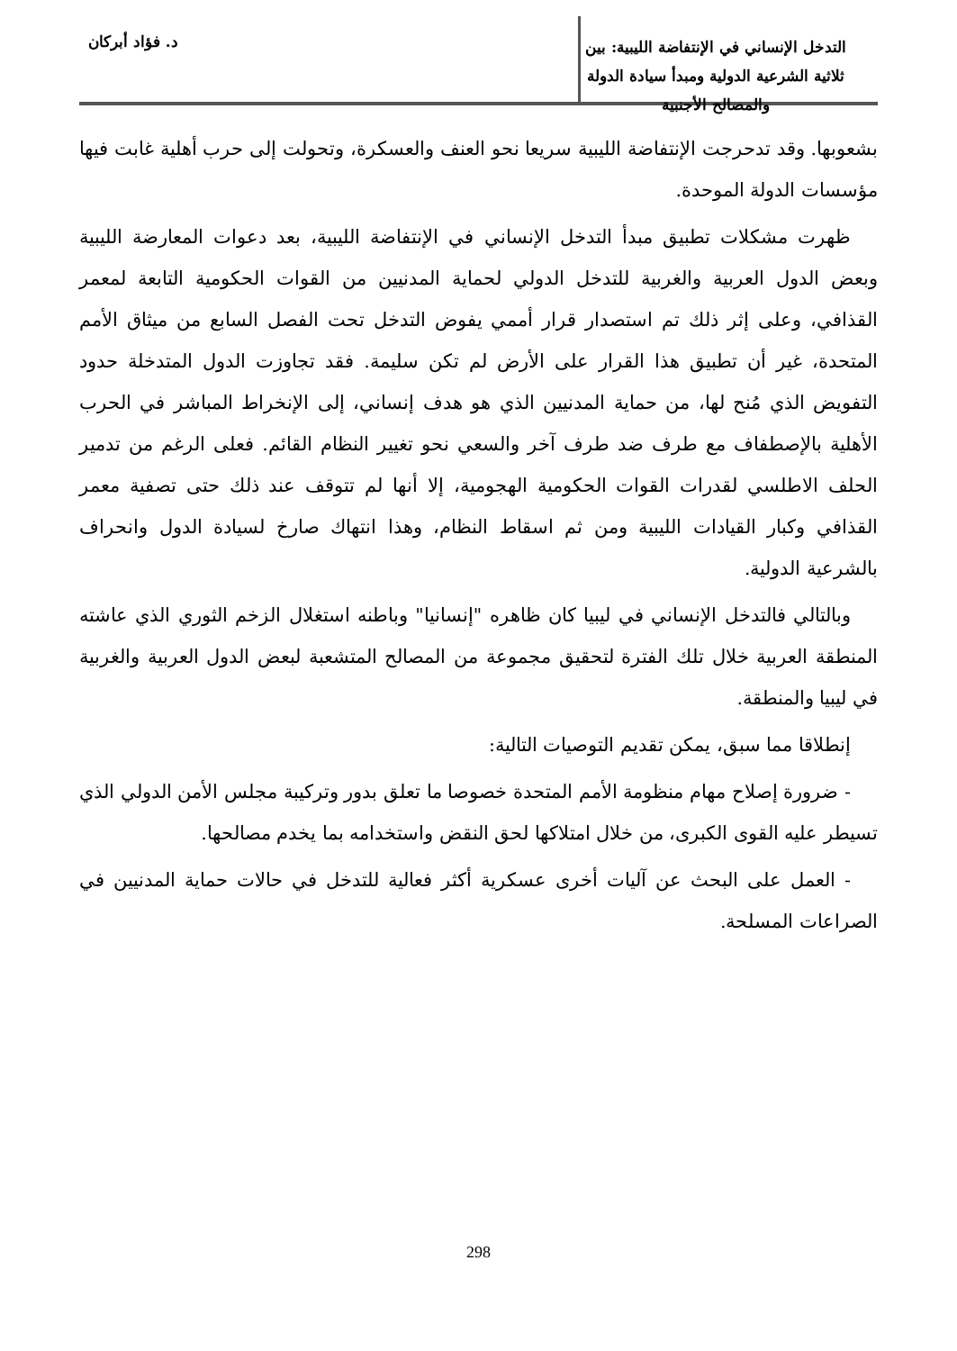التدخل الإنساني في الإنتفاضة الليبية: بين ثلاثية الشرعية الدولية ومبدأ سيادة الدولة والمصالح الأجنبية
د. فؤاد أبركان
بشعوبها. وقد تدحرجت الإنتفاضة الليبية سريعا نحو العنف والعسكرة، وتحولت إلى حرب أهلية غابت فيها مؤسسات الدولة الموحدة.
ظهرت مشكلات تطبيق مبدأ التدخل الإنساني في الإنتفاضة الليبية، بعد دعوات المعارضة الليبية وبعض الدول العربية والغربية للتدخل الدولي لحماية المدنيين من القوات الحكومية التابعة لمعمر القذافي، وعلى إثر ذلك تم استصدار قرار أممي يفوض التدخل تحت الفصل السابع من ميثاق الأمم المتحدة، غير أن تطبيق هذا القرار على الأرض لم تكن سليمة. فقد تجاوزت الدول المتدخلة حدود التفويض الذي مُنح لها، من حماية المدنيين الذي هو هدف إنساني، إلى الإنخراط المباشر في الحرب الأهلية بالإصطفاف مع طرف ضد طرف آخر والسعي نحو تغيير النظام القائم. فعلى الرغم من تدمير الحلف الاطلسي لقدرات القوات الحكومية الهجومية، إلا أنها لم تتوقف عند ذلك حتى تصفية معمر القذافي وكبار القيادات الليبية ومن ثم اسقاط النظام، وهذا انتهاك صارخ لسيادة الدول وانحراف بالشرعية الدولية.
وبالتالي فالتدخل الإنساني في ليبيا كان ظاهره "إنسانيا" وباطنه استغلال الزخم الثوري الذي عاشته المنطقة العربية خلال تلك الفترة لتحقيق مجموعة من المصالح المتشعبة لبعض الدول العربية والغربية في ليبيا والمنطقة.
إنطلاقا مما سبق، يمكن تقديم التوصيات التالية:
- ضرورة إصلاح مهام منظومة الأمم المتحدة خصوصا ما تعلق بدور وتركيبة مجلس الأمن الدولي الذي تسيطر عليه القوى الكبرى، من خلال امتلاكها لحق النقض واستخدامه بما يخدم مصالحها.
- العمل على البحث عن آليات أخرى عسكرية أكثر فعالية للتدخل في حالات حماية المدنيين في الصراعات المسلحة.
298